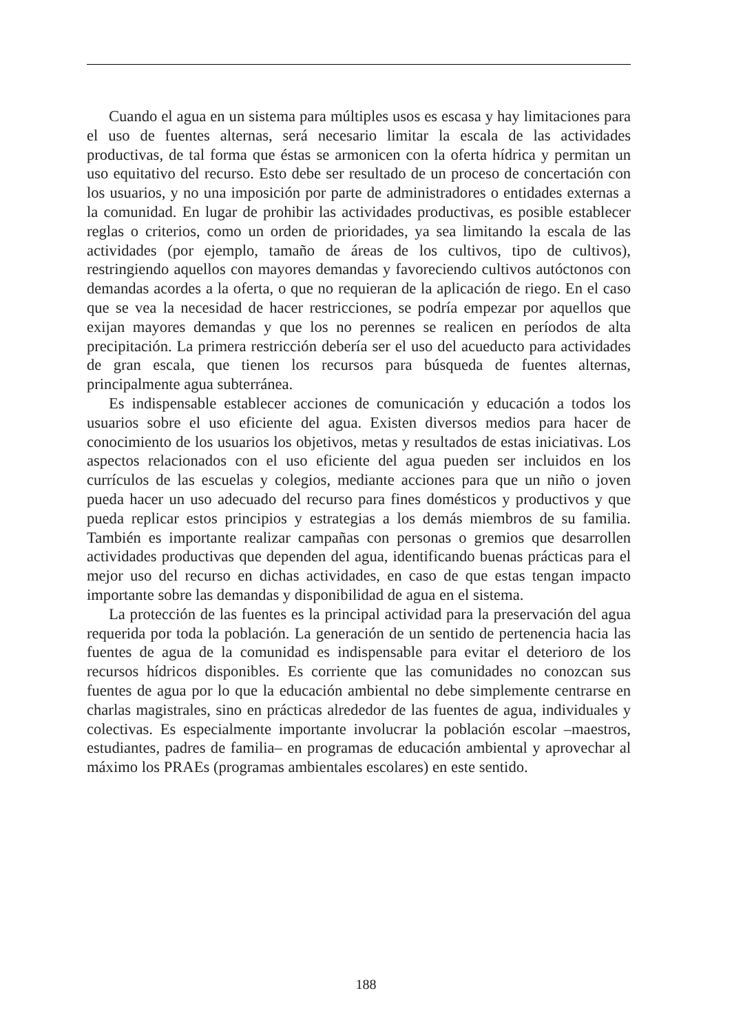Cuando el agua en un sistema para múltiples usos es escasa y hay limitaciones para el uso de fuentes alternas, será necesario limitar la escala de las actividades productivas, de tal forma que éstas se armonicen con la oferta hídrica y permitan un uso equitativo del recurso. Esto debe ser resultado de un proceso de concertación con los usuarios, y no una imposición por parte de administradores o entidades externas a la comunidad. En lugar de prohibir las actividades productivas, es posible establecer reglas o criterios, como un orden de prioridades, ya sea limitando la escala de las actividades (por ejemplo, tamaño de áreas de los cultivos, tipo de cultivos), restringiendo aquellos con mayores demandas y favoreciendo cultivos autóctonos con demandas acordes a la oferta, o que no requieran de la aplicación de riego. En el caso que se vea la necesidad de hacer restricciones, se podría empezar por aquellos que exijan mayores demandas y que los no perennes se realicen en períodos de alta precipitación. La primera restricción debería ser el uso del acueducto para actividades de gran escala, que tienen los recursos para búsqueda de fuentes alternas, principalmente agua subterránea.
Es indispensable establecer acciones de comunicación y educación a todos los usuarios sobre el uso eficiente del agua. Existen diversos medios para hacer de conocimiento de los usuarios los objetivos, metas y resultados de estas iniciativas. Los aspectos relacionados con el uso eficiente del agua pueden ser incluidos en los currículos de las escuelas y colegios, mediante acciones para que un niño o joven pueda hacer un uso adecuado del recurso para fines domésticos y productivos y que pueda replicar estos principios y estrategias a los demás miembros de su familia. También es importante realizar campañas con personas o gremios que desarrollen actividades productivas que dependen del agua, identificando buenas prácticas para el mejor uso del recurso en dichas actividades, en caso de que estas tengan impacto importante sobre las demandas y disponibilidad de agua en el sistema.
La protección de las fuentes es la principal actividad para la preservación del agua requerida por toda la población. La generación de un sentido de pertenencia hacia las fuentes de agua de la comunidad es indispensable para evitar el deterioro de los recursos hídricos disponibles. Es corriente que las comunidades no conozcan sus fuentes de agua por lo que la educación ambiental no debe simplemente centrarse en charlas magistrales, sino en prácticas alrededor de las fuentes de agua, individuales y colectivas. Es especialmente importante involucrar la población escolar –maestros, estudiantes, padres de familia– en programas de educación ambiental y aprovechar al máximo los PRAEs (programas ambientales escolares) en este sentido.
188